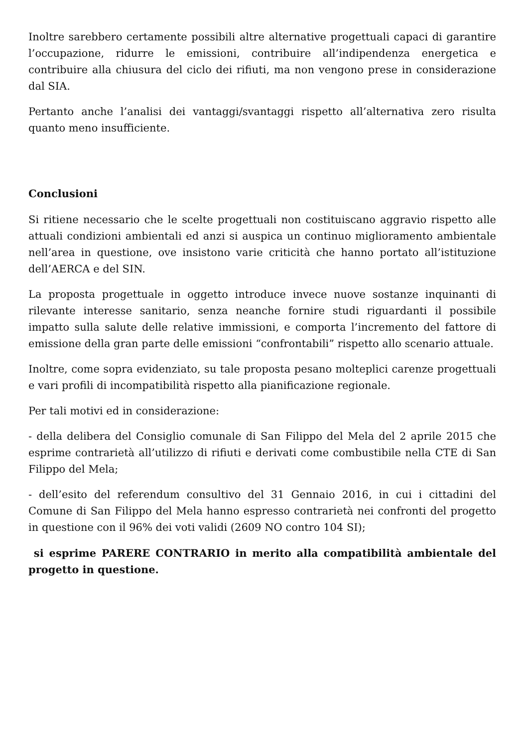Inoltre sarebbero certamente possibili altre alternative progettuali capaci di garantire l’occupazione, ridurre le emissioni, contribuire all’indipendenza energetica e contribuire alla chiusura del ciclo dei rifiuti, ma non vengono prese in considerazione dal SIA.
Pertanto anche l’analisi dei vantaggi/svantaggi rispetto all’alternativa zero risulta quanto meno insufficiente.
Conclusioni
Si ritiene necessario che le scelte progettuali non costituiscano aggravio rispetto alle attuali condizioni ambientali ed anzi si auspica un continuo miglioramento ambientale nell’area in questione, ove insistono varie criticità che hanno portato all’istituzione dell’AERCA e del SIN.
La proposta progettuale in oggetto introduce invece nuove sostanze inquinanti di rilevante interesse sanitario, senza neanche fornire studi riguardanti il possibile impatto sulla salute delle relative immissioni, e comporta l’incremento del fattore di emissione della gran parte delle emissioni “confrontabili” rispetto allo scenario attuale.
Inoltre, come sopra evidenziato, su tale proposta pesano molteplici carenze progettuali e vari profili di incompatibilità rispetto alla pianificazione regionale.
Per tali motivi ed in considerazione:
- della delibera del Consiglio comunale di San Filippo del Mela del 2 aprile 2015 che esprime contrarietà all’utilizzo di rifiuti e derivati come combustibile nella CTE di San Filippo del Mela;
- dell’esito del referendum consultivo del 31 Gennaio 2016, in cui i cittadini del Comune di San Filippo del Mela hanno espresso contrarietà nei confronti del progetto in questione con il 96% dei voti validi (2609 NO contro 104 SI);
si esprime PARERE CONTRARIO in merito alla compatibilità ambientale del progetto in questione.